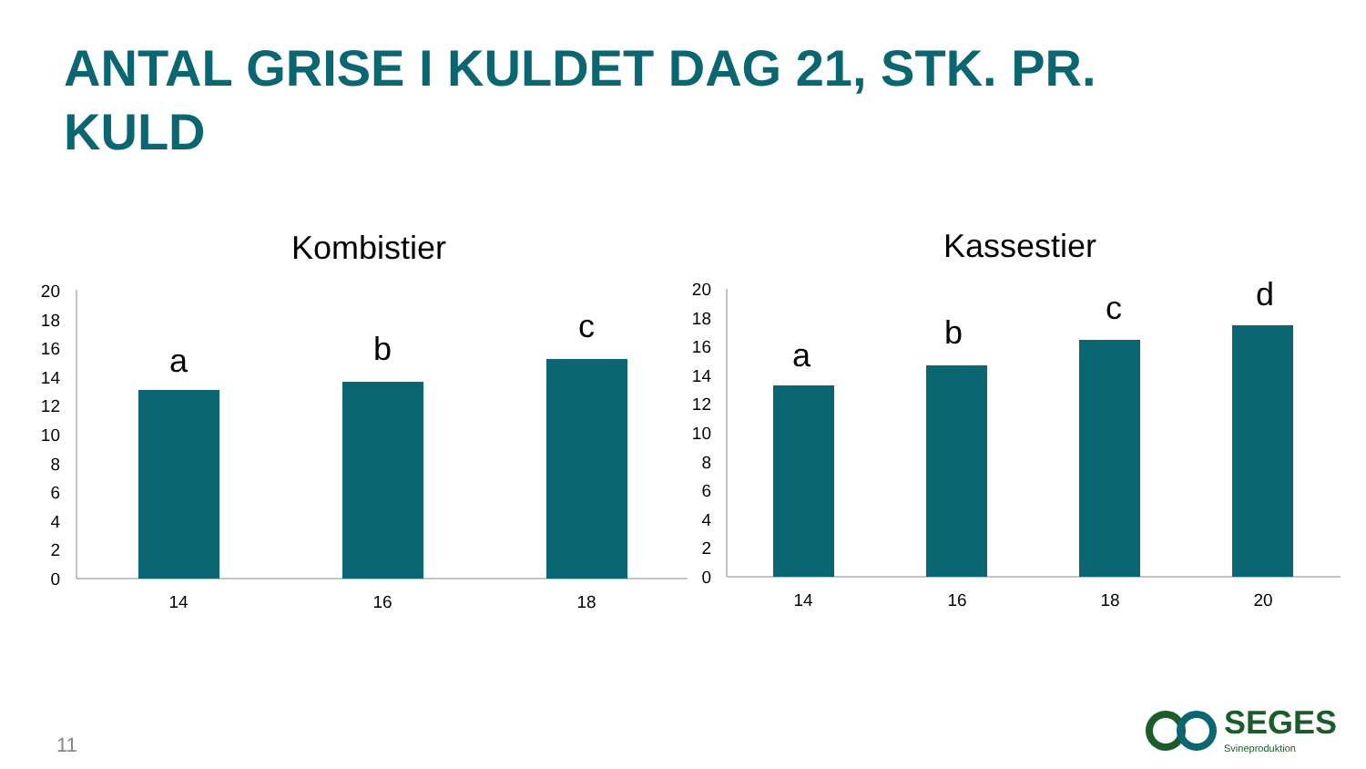ANTAL GRISE I KULDET DAG 21, STK. PR. KULD
Kombistier
0
2
4
6
8
10
12
14
16
18
20
a
b
c
14
16
18
Kassestier
0
2
4
6
8
10
12
14
16
18
20
a
b
c
d
14
16
18
20
11
SEGES
Svineproduktion